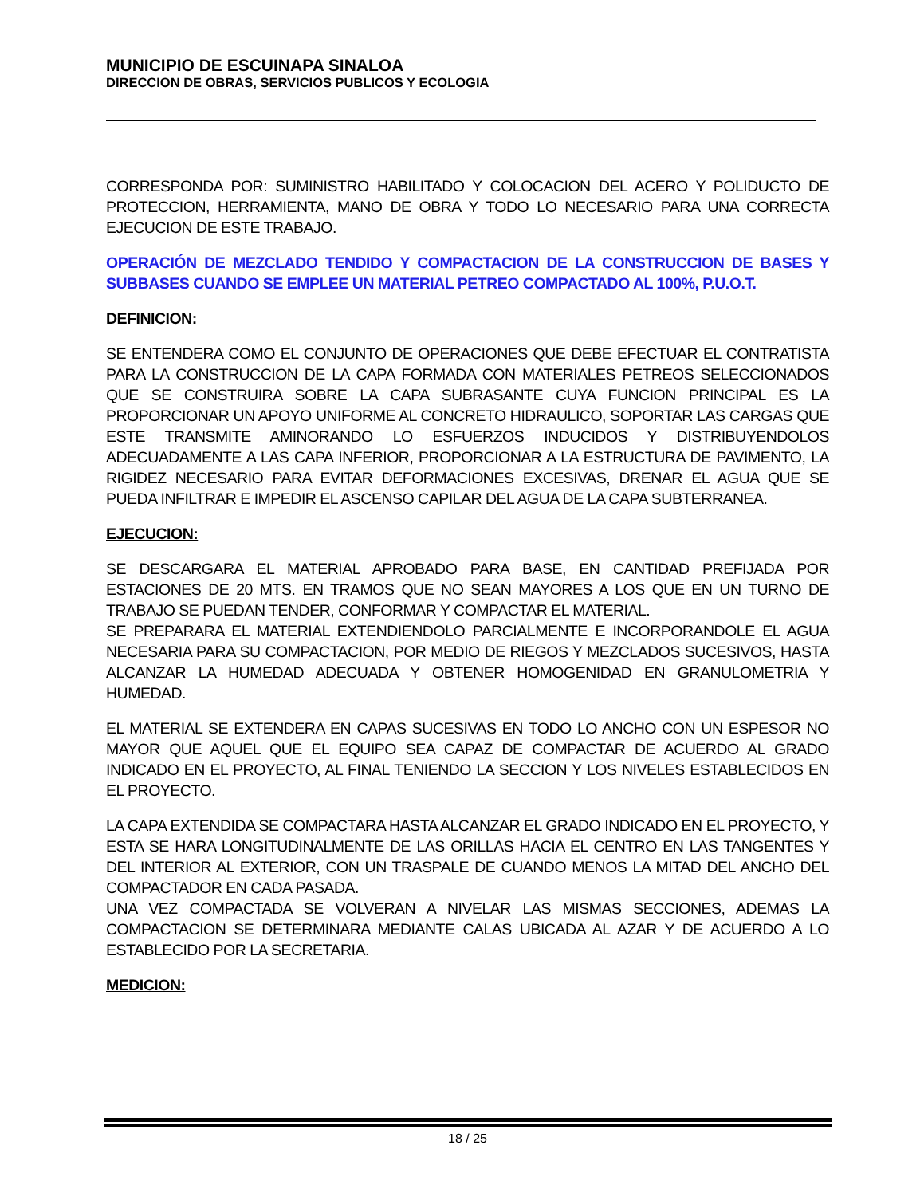MUNICIPIO DE ESCUINAPA SINALOA
DIRECCION DE OBRAS, SERVICIOS PUBLICOS Y ECOLOGIA
CORRESPONDA POR: SUMINISTRO HABILITADO Y COLOCACION DEL ACERO Y POLIDUCTO DE PROTECCION, HERRAMIENTA, MANO DE OBRA Y TODO LO NECESARIO PARA UNA CORRECTA EJECUCION DE ESTE TRABAJO.
OPERACIÓN DE MEZCLADO TENDIDO Y COMPACTACION DE LA CONSTRUCCION DE BASES Y SUBBASES CUANDO SE EMPLEE UN MATERIAL PETREO COMPACTADO AL 100%, P.U.O.T.
DEFINICION:
SE ENTENDERA COMO EL CONJUNTO DE OPERACIONES QUE DEBE EFECTUAR EL CONTRATISTA PARA LA CONSTRUCCION DE LA CAPA FORMADA CON MATERIALES PETREOS SELECCIONADOS QUE SE CONSTRUIRA SOBRE LA CAPA SUBRASANTE CUYA FUNCION PRINCIPAL ES LA PROPORCIONAR UN APOYO UNIFORME AL CONCRETO HIDRAULICO, SOPORTAR LAS CARGAS QUE ESTE TRANSMITE AMINORANDO LO ESFUERZOS INDUCIDOS Y DISTRIBUYENDOLOS ADECUADAMENTE A LAS CAPA INFERIOR, PROPORCIONAR A LA ESTRUCTURA DE PAVIMENTO, LA RIGIDEZ NECESARIO PARA EVITAR DEFORMACIONES EXCESIVAS, DRENAR EL AGUA QUE SE PUEDA INFILTRAR E IMPEDIR EL ASCENSO CAPILAR DEL AGUA DE LA CAPA SUBTERRANEA.
EJECUCION:
SE DESCARGARA EL MATERIAL APROBADO PARA BASE, EN CANTIDAD PREFIJADA POR ESTACIONES DE 20 MTS. EN TRAMOS QUE NO SEAN MAYORES A LOS QUE EN UN TURNO DE TRABAJO SE PUEDAN TENDER, CONFORMAR Y COMPACTAR EL MATERIAL.
SE PREPARARA EL MATERIAL EXTENDIENDOLO PARCIALMENTE E INCORPORANDOLE EL AGUA NECESARIA PARA SU COMPACTACION, POR MEDIO DE RIEGOS Y MEZCLADOS SUCESIVOS, HASTA ALCANZAR LA HUMEDAD ADECUADA Y OBTENER HOMOGENIDAD EN GRANULOMETRIA Y HUMEDAD.
EL MATERIAL SE EXTENDERA EN CAPAS SUCESIVAS EN TODO LO ANCHO CON UN ESPESOR NO MAYOR QUE AQUEL QUE EL EQUIPO SEA CAPAZ DE COMPACTAR DE ACUERDO AL GRADO INDICADO EN EL PROYECTO, AL FINAL TENIENDO LA SECCION Y LOS NIVELES ESTABLECIDOS EN EL PROYECTO.
LA CAPA EXTENDIDA SE COMPACTARA HASTA ALCANZAR EL GRADO INDICADO EN EL PROYECTO, Y ESTA SE HARA LONGITUDINALMENTE DE LAS ORILLAS HACIA EL CENTRO EN LAS TANGENTES Y DEL INTERIOR AL EXTERIOR, CON UN TRASPALE DE CUANDO MENOS LA MITAD DEL ANCHO DEL COMPACTADOR EN CADA PASADA.
UNA VEZ COMPACTADA SE VOLVERAN A NIVELAR LAS MISMAS SECCIONES, ADEMAS LA COMPACTACION SE DETERMINARA MEDIANTE CALAS UBICADA AL AZAR Y DE ACUERDO A LO ESTABLECIDO POR LA SECRETARIA.
MEDICION:
18 / 25